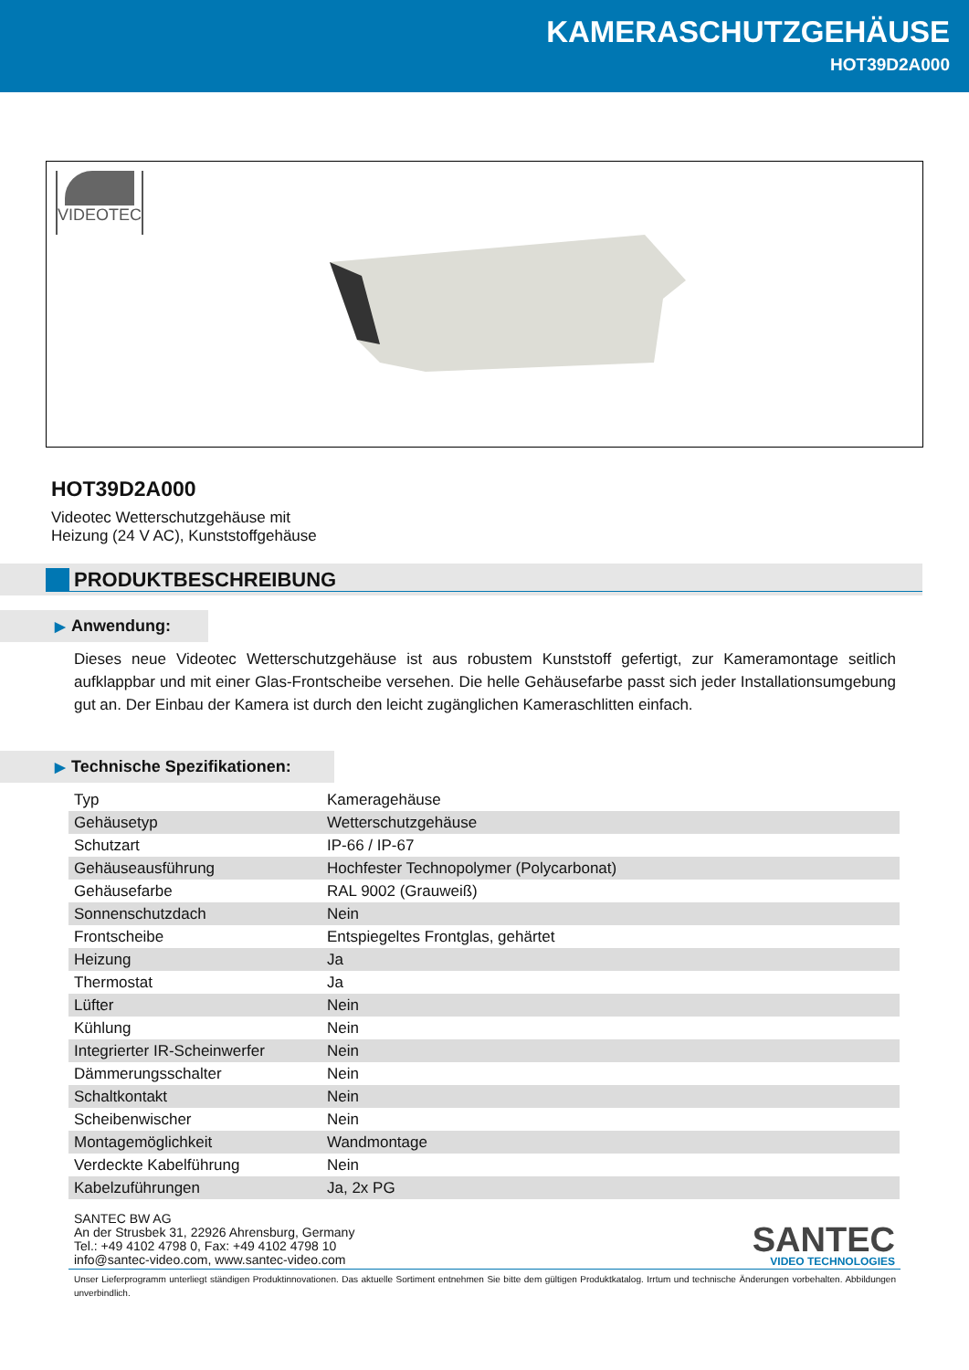KAMERASCHUTZGEHÄUSE
HOT39D2A000
VIDEOTEC
HOT39D2A000
Videotec Wetterschutzgehäuse mit
Heizung (24 V AC), Kunststoffgehäuse
PRODUKTBESCHREIBUNG
▶ Anwendung:
Dieses neue Videotec Wetterschutzgehäuse ist aus robustem Kunststoff gefertigt, zur Kameramontage seitlich aufklappbar und mit einer Glas-Frontscheibe versehen. Die helle Gehäusefarbe passt sich jeder Installationsumgebung gut an. Der Einbau der Kamera ist durch den leicht zugänglichen Kameraschlitten einfach.
▶ Technische Spezifikationen:
| Typ | Kameragehäuse |
| Gehäusetyp | Wetterschutzgehäuse |
| Schutzart | IP-66 / IP-67 |
| Gehäuseausführung | Hochfester Technopolymer (Polycarbonat) |
| Gehäusefarbe | RAL 9002 (Grauweiß) |
| Sonnenschutzdach | Nein |
| Frontscheibe | Entspiegeltes Frontglas, gehärtet |
| Heizung | Ja |
| Thermostat | Ja |
| Lüfter | Nein |
| Kühlung | Nein |
| Integrierter IR-Scheinwerfer | Nein |
| Dämmerungsschalter | Nein |
| Schaltkontakt | Nein |
| Scheibenwischer | Nein |
| Montagemöglichkeit | Wandmontage |
| Verdeckte Kabelführung | Nein |
| Kabelzuführungen | Ja, 2x PG |
SANTEC BW AG
An der Strusbek 31, 22926 Ahrensburg, Germany
Tel.: +49 4102 4798 0, Fax: +49 4102 4798 10
info@santec-video.com, www.santec-video.com
SANTEC
VIDEO TECHNOLOGIES
Unser Lieferprogramm unterliegt ständigen Produktinnovationen. Das aktuelle Sortiment entnehmen Sie bitte dem gültigen Produktkatalog. Irrtum und technische Änderungen vorbehalten. Abbildungen unverbindlich.